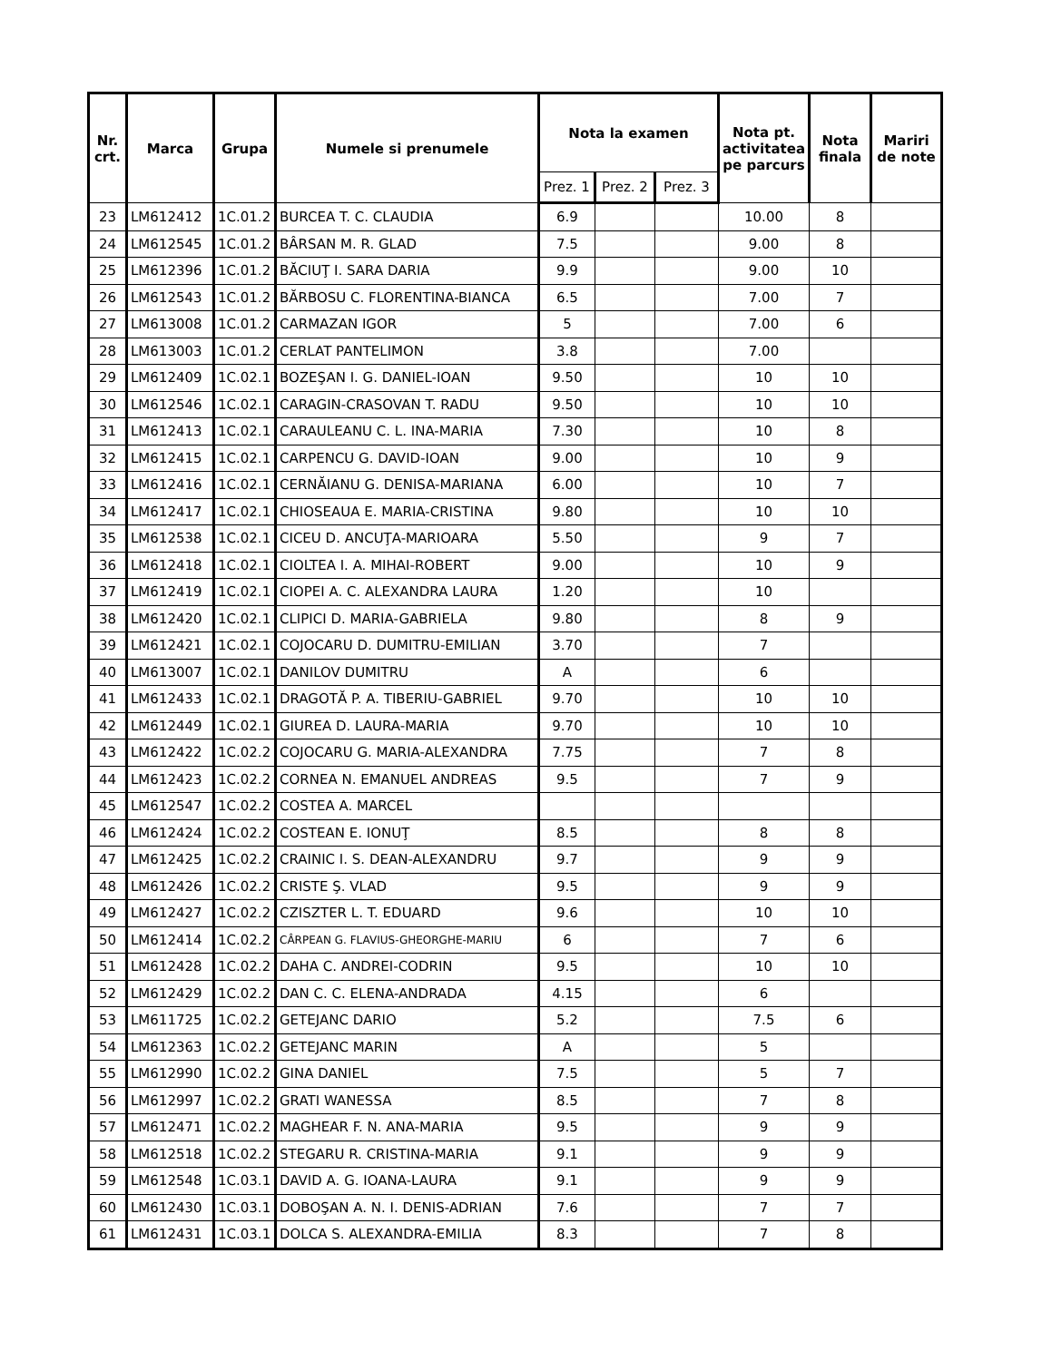| Nr. crt. | Marca | Grupa | Numele si prenumele | Nota la examen | | | Nota pt. activitatea pe parcurs | Nota finala | Mariri de note |
| --- | --- | --- | --- | --- | --- | --- | --- | --- | --- |
| | | | | Prez. 1 | Prez. 2 | Prez. 3 | | | |
| 23 | LM612412 | 1C.01.2 | BURCEA T. C. CLAUDIA | 6.9 | | | 10.00 | 8 | |
| 24 | LM612545 | 1C.01.2 | BÂRSAN M. R. GLAD | 7.5 | | | 9.00 | 8 | |
| 25 | LM612396 | 1C.01.2 | BĂCIUŢ I. SARA DARIA | 9.9 | | | 9.00 | 10 | |
| 26 | LM612543 | 1C.01.2 | BĂRBOSU C. FLORENTINA-BIANCA | 6.5 | | | 7.00 | 7 | |
| 27 | LM613008 | 1C.01.2 | CARMAZAN IGOR | 5 | | | 7.00 | 6 | |
| 28 | LM613003 | 1C.01.2 | CERLAT PANTELIMON | 3.8 | | | 7.00 | | |
| 29 | LM612409 | 1C.02.1 | BOZEŞAN I. G. DANIEL-IOAN | 9.50 | | | 10 | 10 | |
| 30 | LM612546 | 1C.02.1 | CARAGIN-CRASOVAN T. RADU | 9.50 | | | 10 | 10 | |
| 31 | LM612413 | 1C.02.1 | CARAULEANU C. L. INA-MARIA | 7.30 | | | 10 | 8 | |
| 32 | LM612415 | 1C.02.1 | CARPENCU G. DAVID-IOAN | 9.00 | | | 10 | 9 | |
| 33 | LM612416 | 1C.02.1 | CERNĂIANU G. DENISA-MARIANA | 6.00 | | | 10 | 7 | |
| 34 | LM612417 | 1C.02.1 | CHIOSEAUA E. MARIA-CRISTINA | 9.80 | | | 10 | 10 | |
| 35 | LM612538 | 1C.02.1 | CICEU D. ANCUŢA-MARIOARA | 5.50 | | | 9 | 7 | |
| 36 | LM612418 | 1C.02.1 | CIOLTEA I. A. MIHAI-ROBERT | 9.00 | | | 10 | 9 | |
| 37 | LM612419 | 1C.02.1 | CIOPEI A. C. ALEXANDRA LAURA | 1.20 | | | 10 | | |
| 38 | LM612420 | 1C.02.1 | CLIPICI D. MARIA-GABRIELA | 9.80 | | | 8 | 9 | |
| 39 | LM612421 | 1C.02.1 | COJOCARU D. DUMITRU-EMILIAN | 3.70 | | | 7 | | |
| 40 | LM613007 | 1C.02.1 | DANILOV DUMITRU | A | | | 6 | | |
| 41 | LM612433 | 1C.02.1 | DRAGOTĂ P. A. TIBERIU-GABRIEL | 9.70 | | | 10 | 10 | |
| 42 | LM612449 | 1C.02.1 | GIUREA D. LAURA-MARIA | 9.70 | | | 10 | 10 | |
| 43 | LM612422 | 1C.02.2 | COJOCARU G. MARIA-ALEXANDRA | 7.75 | | | 7 | 8 | |
| 44 | LM612423 | 1C.02.2 | CORNEA N. EMANUEL ANDREAS | 9.5 | | | 7 | 9 | |
| 45 | LM612547 | 1C.02.2 | COSTEA A. MARCEL | | | | | | |
| 46 | LM612424 | 1C.02.2 | COSTEAN E. IONUŢ | 8.5 | | | 8 | 8 | |
| 47 | LM612425 | 1C.02.2 | CRAINIC I. S. DEAN-ALEXANDRU | 9.7 | | | 9 | 9 | |
| 48 | LM612426 | 1C.02.2 | CRISTE Ş. VLAD | 9.5 | | | 9 | 9 | |
| 49 | LM612427 | 1C.02.2 | CZISZTER L. T. EDUARD | 9.6 | | | 10 | 10 | |
| 50 | LM612414 | 1C.02.2 | CÂRPEAN G. FLAVIUS-GHEORGHE-MARIU | 6 | | | 7 | 6 | |
| 51 | LM612428 | 1C.02.2 | DAHA C. ANDREI-CODRIN | 9.5 | | | 10 | 10 | |
| 52 | LM612429 | 1C.02.2 | DAN C. C. ELENA-ANDRADA | 4.15 | | | 6 | | |
| 53 | LM611725 | 1C.02.2 | GETEJANC DARIO | 5.2 | | | 7.5 | 6 | |
| 54 | LM612363 | 1C.02.2 | GETEJANC MARIN | A | | | 5 | | |
| 55 | LM612990 | 1C.02.2 | GINA DANIEL | 7.5 | | | 5 | 7 | |
| 56 | LM612997 | 1C.02.2 | GRATI WANESSA | 8.5 | | | 7 | 8 | |
| 57 | LM612471 | 1C.02.2 | MAGHEAR F. N. ANA-MARIA | 9.5 | | | 9 | 9 | |
| 58 | LM612518 | 1C.02.2 | STEGARU R. CRISTINA-MARIA | 9.1 | | | 9 | 9 | |
| 59 | LM612548 | 1C.03.1 | DAVID A. G. IOANA-LAURA | 9.1 | | | 9 | 9 | |
| 60 | LM612430 | 1C.03.1 | DOBOŞAN A. N. I. DENIS-ADRIAN | 7.6 | | | 7 | 7 | |
| 61 | LM612431 | 1C.03.1 | DOLCA S. ALEXANDRA-EMILIA | 8.3 | | | 7 | 8 | |